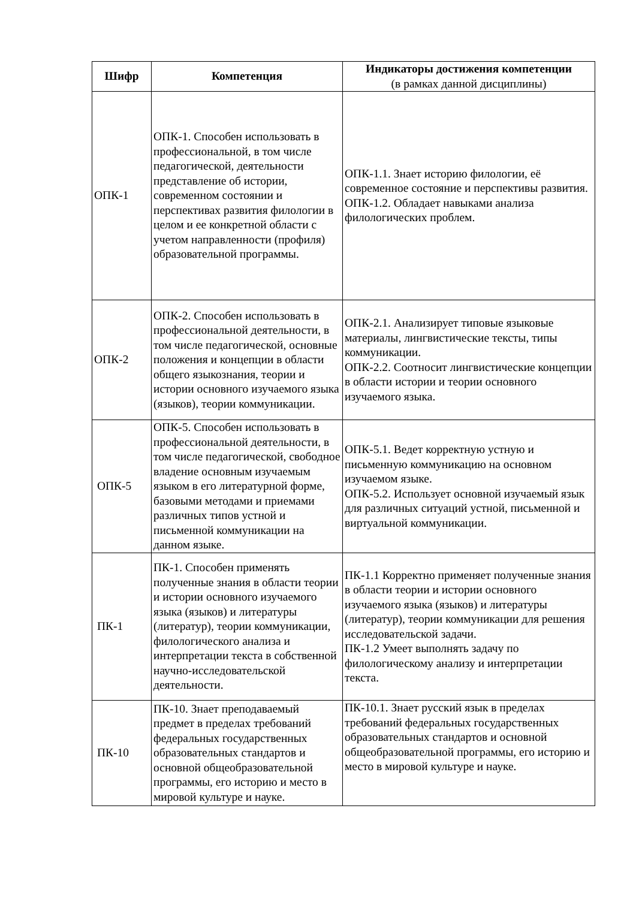| Шифр | Компетенция | Индикаторы достижения компетенции (в рамках данной дисциплины) |
| --- | --- | --- |
| ОПК-1 | ОПК-1. Способен использовать в профессиональной, в том числе педагогической, деятельности представление об истории, современном состоянии и перспективах развития филологии в целом и ее конкретной области с учетом направленности (профиля) образовательной программы. | ОПК-1.1. Знает историю филологии, её современное состояние и перспективы развития. ОПК-1.2. Обладает навыками анализа филологических проблем. |
| ОПК-2 | ОПК-2. Способен использовать в профессиональной деятельности, в том числе педагогической, основные положения и концепции в области общего языкознания, теории и истории основного изучаемого языка (языков), теории коммуникации. | ОПК-2.1. Анализирует типовые языковые материалы, лингвистические тексты, типы коммуникации. ОПК-2.2. Соотносит лингвистические концепции в области истории и теории основного изучаемого языка. |
| ОПК-5 | ОПК-5. Способен использовать в профессиональной деятельности, в том числе педагогической, свободное владение основным изучаемым языком в его литературной форме, базовыми методами и приемами различных типов устной и письменной коммуникации на данном языке. | ОПК-5.1. Ведет корректную устную и письменную коммуникацию на основном изучаемом языке. ОПК-5.2. Использует основной изучаемый язык для различных ситуаций устной, письменной и виртуальной коммуникации. |
| ПК-1 | ПК-1. Способен применять полученные знания в области теории и истории основного изучаемого языка (языков) и литературы (литератур), теории коммуникации, филологического анализа и интерпретации текста в собственной научно-исследовательской деятельности. | ПК-1.1 Корректно применяет полученные знания в области теории и истории основного изучаемого языка (языков) и литературы (литератур), теории коммуникации для решения исследовательской задачи. ПК-1.2 Умеет выполнять задачу по филологическому анализу и интерпретации текста. |
| ПК-10 | ПК-10. Знает преподаваемый предмет в пределах требований федеральных государственных образовательных стандартов и основной общеобразовательной программы, его историю и место в мировой культуре и науке. | ПК-10.1. Знает русский язык в пределах требований федеральных государственных образовательных стандартов и основной общеобразовательной программы, его историю и место в мировой культуре и науке. |